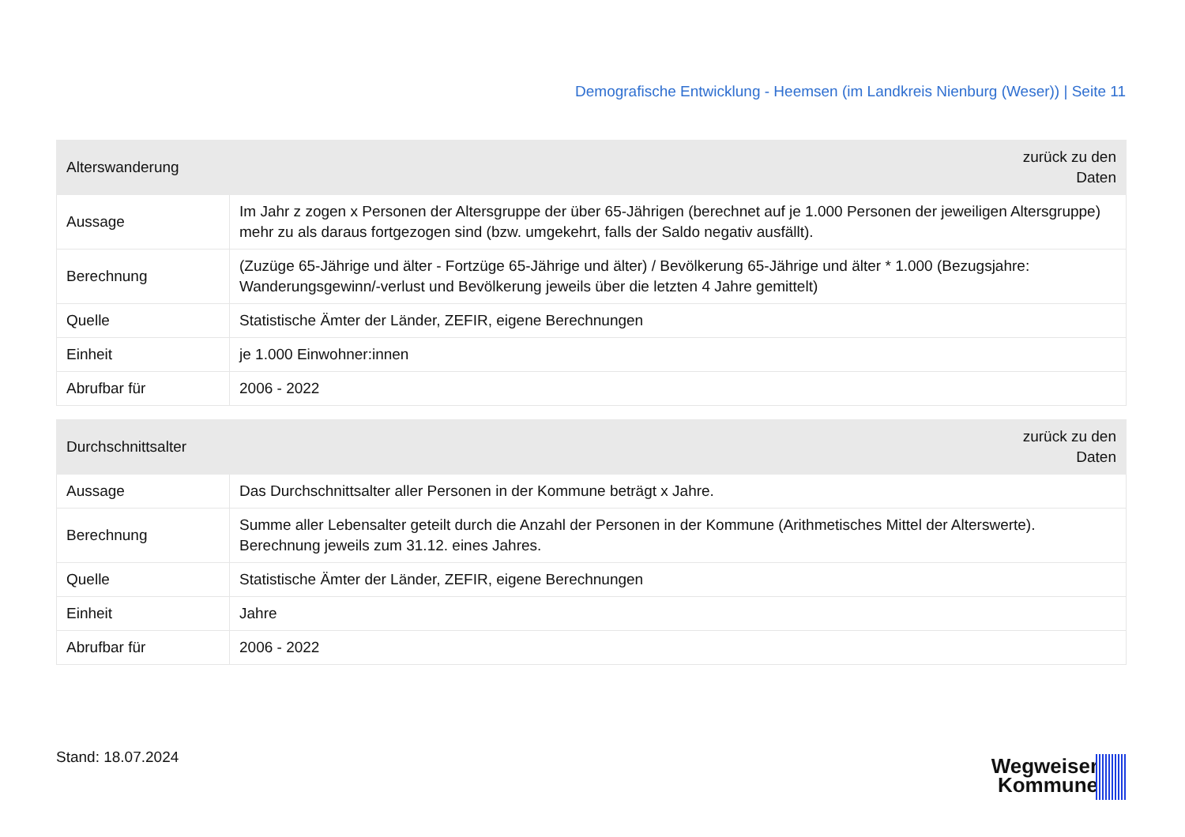Demografische Entwicklung - Heemsen (im Landkreis Nienburg (Weser)) | Seite 11
| Alterswanderung | zurück zu den Daten |
| --- | --- |
| Aussage | Im Jahr z zogen x Personen der Altersgruppe der über 65-Jährigen (berechnet auf je 1.000 Personen der jeweiligen Altersgruppe) mehr zu als daraus fortgezogen sind (bzw. umgekehrt, falls der Saldo negativ ausfällt). |
| Berechnung | (Zuzüge 65-Jährige und älter - Fortzüge 65-Jährige und älter) / Bevölkerung 65-Jährige und älter * 1.000 (Bezugsjahre: Wanderungsgewinn/-verlust und Bevölkerung jeweils über die letzten 4 Jahre gemittelt) |
| Quelle | Statistische Ämter der Länder, ZEFIR, eigene Berechnungen |
| Einheit | je 1.000 Einwohner:innen |
| Abrufbar für | 2006 - 2022 |
| Durchschnittsalter | zurück zu den Daten |
| --- | --- |
| Aussage | Das Durchschnittsalter aller Personen in der Kommune beträgt x Jahre. |
| Berechnung | Summe aller Lebensalter geteilt durch die Anzahl der Personen in der Kommune (Arithmetisches Mittel der Alterswerte). Berechnung jeweils zum 31.12. eines Jahres. |
| Quelle | Statistische Ämter der Länder, ZEFIR, eigene Berechnungen |
| Einheit | Jahre |
| Abrufbar für | 2006 - 2022 |
Stand: 18.07.2024
Wegweiser
Kommune